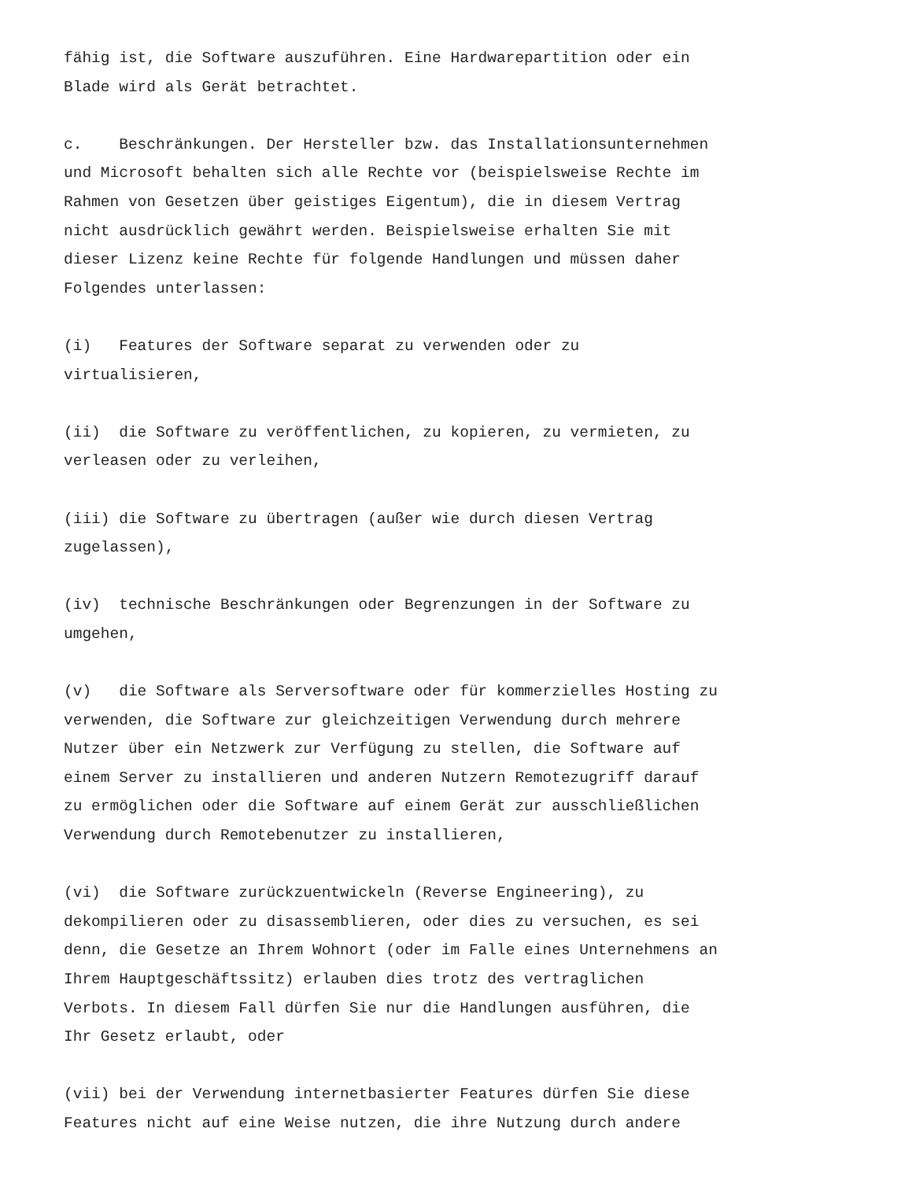fähig ist, die Software auszuführen. Eine Hardwarepartition oder ein Blade wird als Gerät betrachtet.
c. Beschränkungen. Der Hersteller bzw. das Installationsunternehmen und Microsoft behalten sich alle Rechte vor (beispielsweise Rechte im Rahmen von Gesetzen über geistiges Eigentum), die in diesem Vertrag nicht ausdrücklich gewährt werden. Beispielsweise erhalten Sie mit dieser Lizenz keine Rechte für folgende Handlungen und müssen daher Folgendes unterlassen:
(i) Features der Software separat zu verwenden oder zu virtualisieren,
(ii) die Software zu veröffentlichen, zu kopieren, zu vermieten, zu verleasen oder zu verleihen,
(iii) die Software zu übertragen (außer wie durch diesen Vertrag zugelassen),
(iv) technische Beschränkungen oder Begrenzungen in der Software zu umgehen,
(v) die Software als Serversoftware oder für kommerzielles Hosting zu verwenden, die Software zur gleichzeitigen Verwendung durch mehrere Nutzer über ein Netzwerk zur Verfügung zu stellen, die Software auf einem Server zu installieren und anderen Nutzern Remotezugriff darauf zu ermöglichen oder die Software auf einem Gerät zur ausschließlichen Verwendung durch Remotebenutzer zu installieren,
(vi) die Software zurückzuentwickeln (Reverse Engineering), zu dekompilieren oder zu disassemblieren, oder dies zu versuchen, es sei denn, die Gesetze an Ihrem Wohnort (oder im Falle eines Unternehmens an Ihrem Hauptgeschäftssitz) erlauben dies trotz des vertraglichen Verbots. In diesem Fall dürfen Sie nur die Handlungen ausführen, die Ihr Gesetz erlaubt, oder
(vii) bei der Verwendung internetbasierter Features dürfen Sie diese Features nicht auf eine Weise nutzen, die ihre Nutzung durch andere